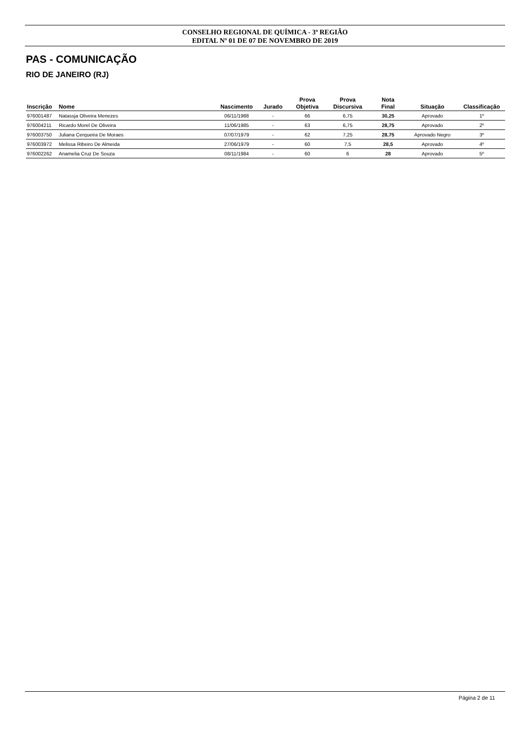CONSELHO REGIONAL DE QUÍMICA - 3ª REGIÃO
EDITAL Nº 01 DE 07 DE NOVEMBRO DE 2019
PAS - COMUNICAÇÃO
RIO DE JANEIRO (RJ)
| Inscrição | Nome | Nascimento | Jurado | Prova Objetiva | Prova Discursiva | Nota Final | Situação | Classificação |
| --- | --- | --- | --- | --- | --- | --- | --- | --- |
| 976001487 | Natassja Oliveira Menezes | 06/11/1988 | - | 66 | 6,75 | 30,25 | Aprovado | 1º |
| 976004211 | Ricardo Morel De Oliveira | 11/06/1985 | - | 63 | 6,75 | 28,75 | Aprovado | 2º |
| 976003750 | Juliana Cerqueira De Moraes | 07/07/1979 | - | 62 | 7,25 | 28,75 | Aprovado Negro | 3º |
| 976003972 | Melissa Ribeiro De Almeida | 27/06/1979 | - | 60 | 7,5 | 28,5 | Aprovado | 4º |
| 976002262 | Anamelia Cruz De Souza | 08/11/1984 | - | 60 | 6 | 28 | Aprovado | 5º |
Página 2 de 11